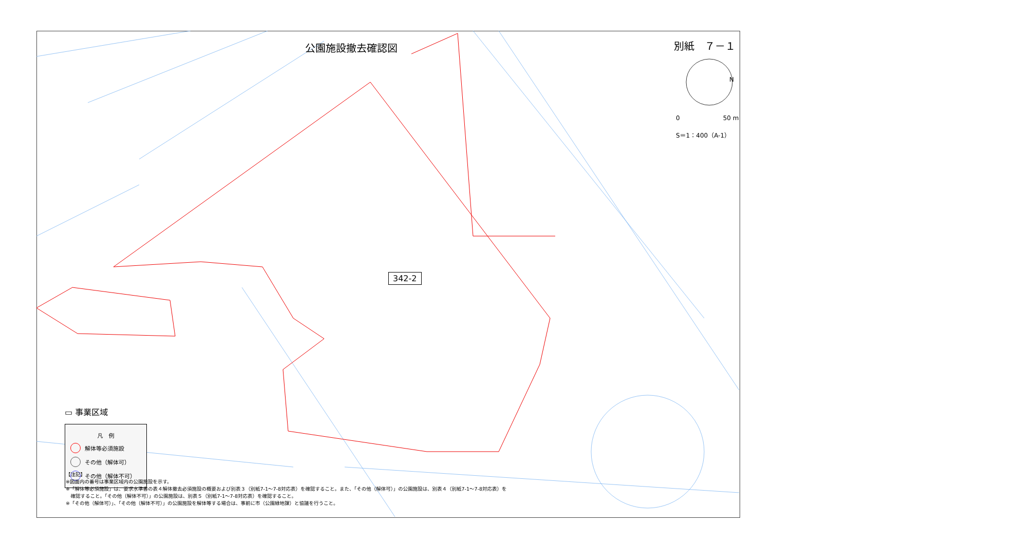公園施設撤去確認図 別紙　７－１
N
0　　　　　　　50 m
S＝1：400（A-1）
342-2
▭ 事業区域
凡　例
解体等必須施設
その他（解体可）
その他（解体不可）
【注記】
※図面内の番号は事業区域内の公園施設を示す。
※「解体等必須施設」は、要求水準書の表４解体撤去必須施設の概要および別表３（別紙7-1～7-8対応表）を確認すること。また、「その他（解体可）」の公園施設は、別表４（別紙7-1～7-8対応表）を
　確認すること。「その他（解体不可）」の公園施設は、別表５（別紙7-1～7-8対応表）を確認すること。
※「その他（解体可）」、「その他（解体不可）」の公園施設を解体等する場合は、事前に市（公園緑地課）と協議を行うこと。